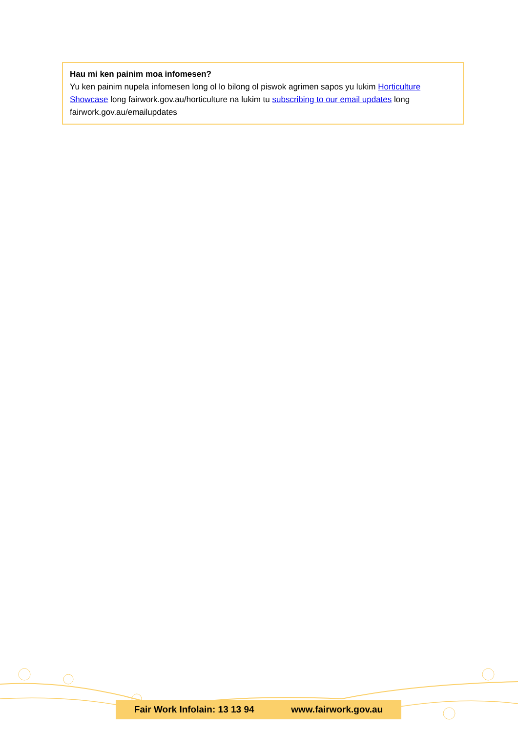Hau mi ken painim moa infomesen?
Yu ken painim nupela infomesen long ol lo bilong ol piswok agrimen sapos yu lukim Horticulture Showcase long fairwork.gov.au/horticulture na lukim tu subscribing to our email updates long fairwork.gov.au/emailupdates
Fair Work Infolain: 13 13 94 www.fairwork.gov.au